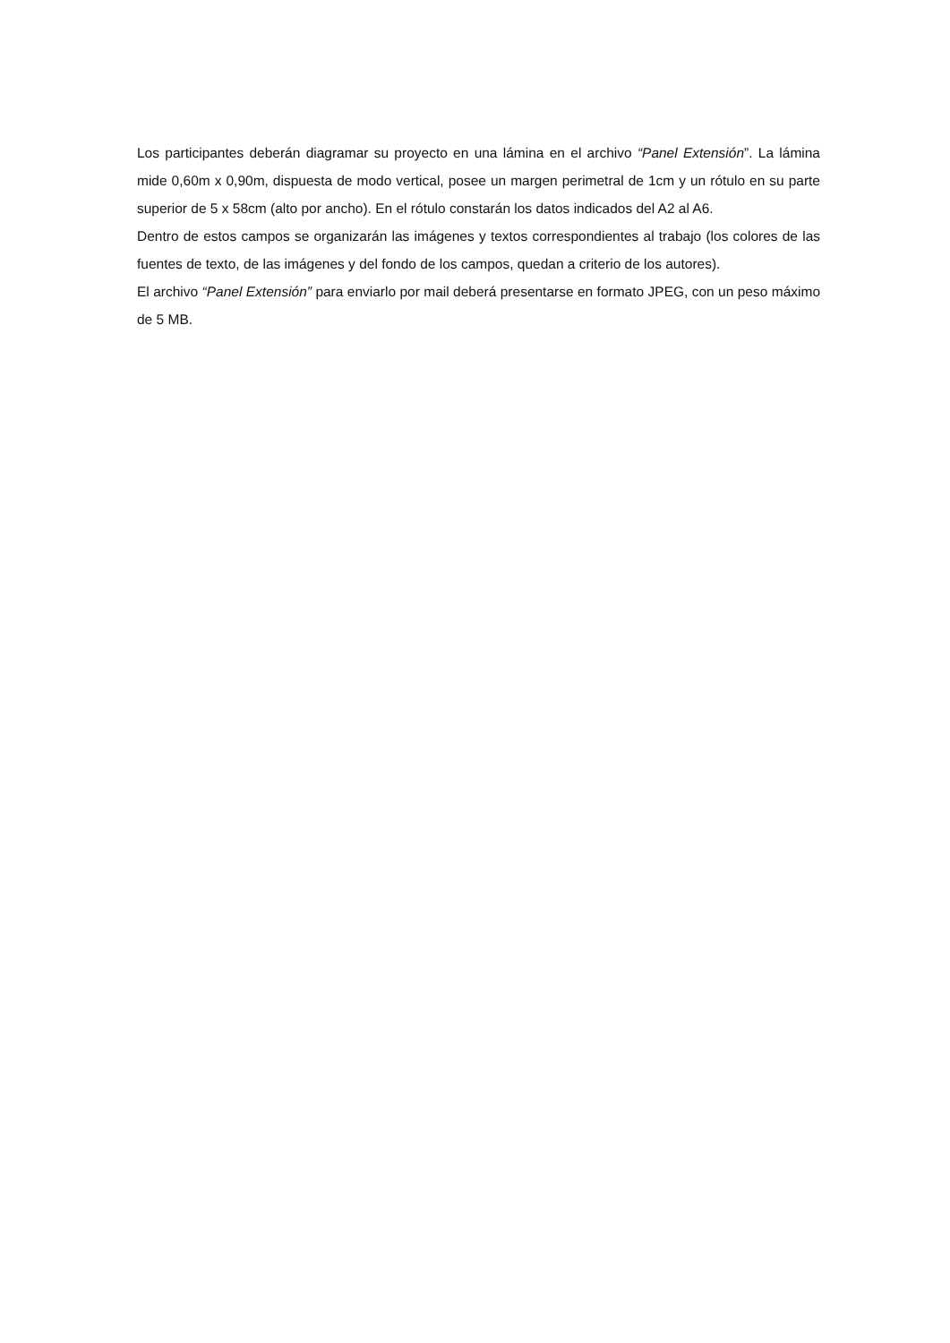Los participantes deberán diagramar su proyecto en una lámina en el archivo “Panel Extensión”. La lámina mide 0,60m x 0,90m, dispuesta de modo vertical, posee un margen perimetral de 1cm y un rótulo en su parte superior de 5 x 58cm (alto por ancho). En el rótulo constarán los datos indicados del A2 al A6.
Dentro de estos campos se organizarán las imágenes y textos correspondientes al trabajo (los colores de las fuentes de texto, de las imágenes y del fondo de los campos, quedan a criterio de los autores).
El archivo “Panel Extensión” para enviarlo por mail deberá presentarse en formato JPEG, con un peso máximo de 5 MB.